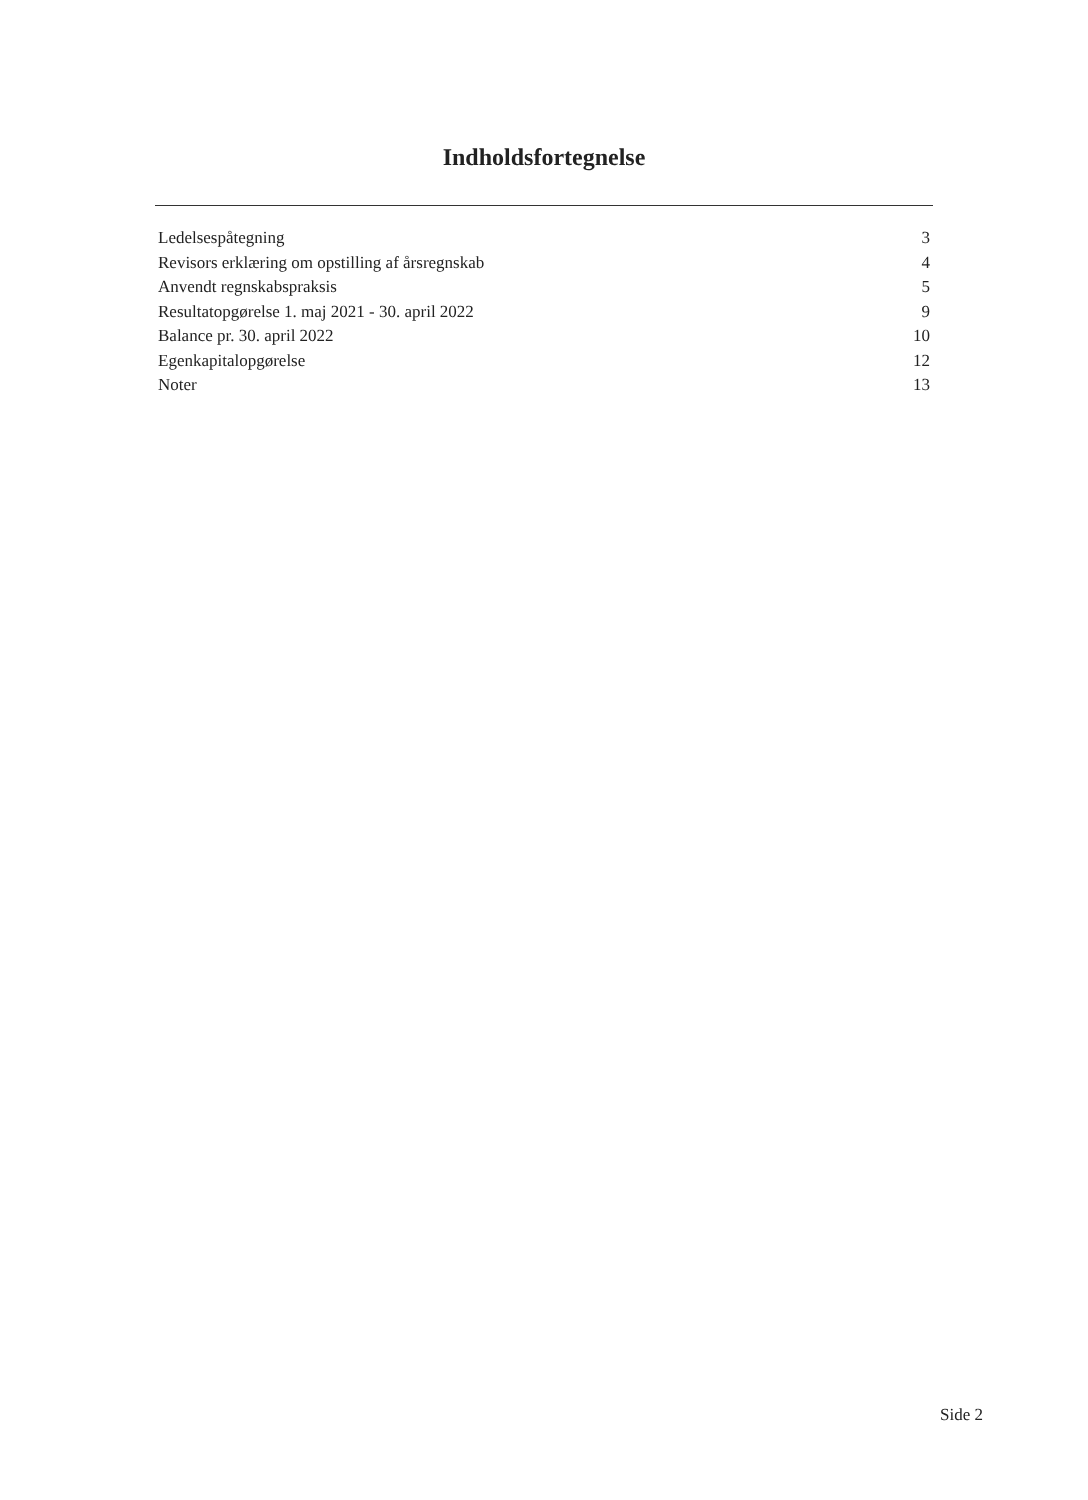Indholdsfortegnelse
Ledelsespåtegning 3
Revisors erklæring om opstilling af årsregnskab 4
Anvendt regnskabspraksis 5
Resultatopgørelse 1. maj 2021 - 30. april 2022 9
Balance pr. 30. april 2022 10
Egenkapitalopgørelse 12
Noter 13
Side 2